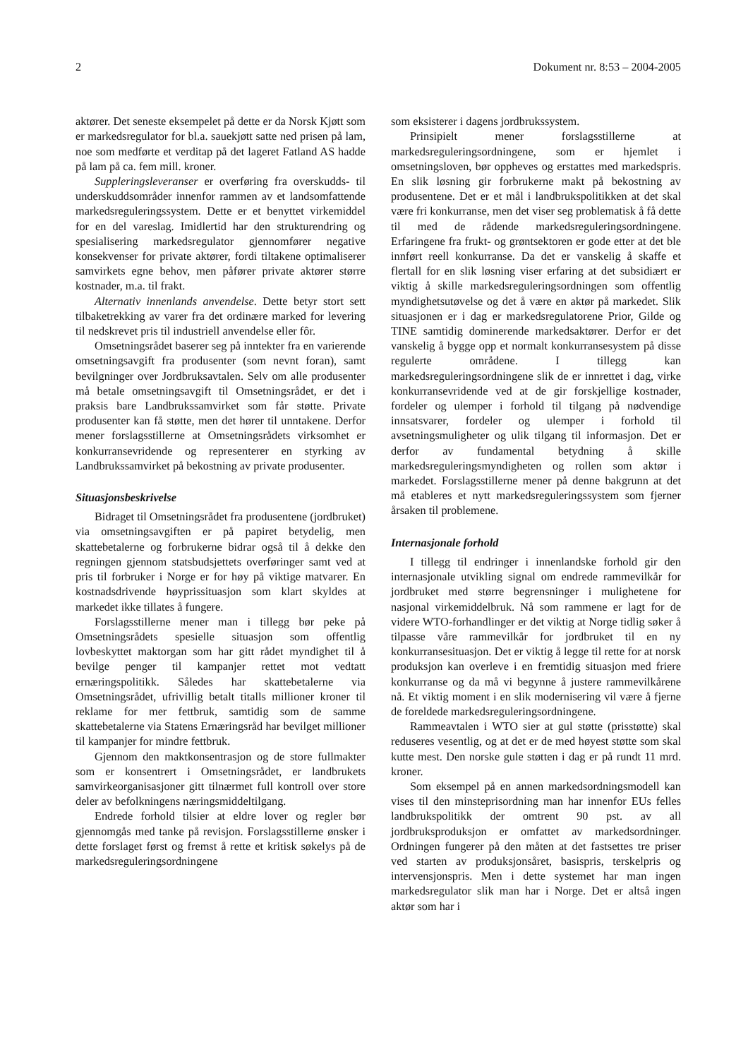2 Dokument nr. 8:53 – 2004-2005
aktører. Det seneste eksempelet på dette er da Norsk Kjøtt som er markedsregulator for bl.a. sauekjøtt satte ned prisen på lam, noe som medførte et verditap på det lageret Fatland AS hadde på lam på ca. fem mill. kroner.
Suppleringsleveranser er overføring fra overskudds- til underskuddsområder innenfor rammen av et landsomfattende markedsreguleringssystem. Dette er et benyttet virkemiddel for en del vareslag. Imidlertid har den strukturendring og spesialisering markedsregulator gjennomfører negative konsekvenser for private aktører, fordi tiltakene optimaliserer samvirkets egne behov, men påfører private aktører større kostnader, m.a. til frakt.
Alternativ innenlands anvendelse. Dette betyr stort sett tilbaketrekking av varer fra det ordinære marked for levering til nedskrevet pris til industriell anvendelse eller fôr.
Omsetningsrådet baserer seg på inntekter fra en varierende omsetningsavgift fra produsenter (som nevnt foran), samt bevilgninger over Jordbruksavtalen. Selv om alle produsenter må betale omsetningsavgift til Omsetningsrådet, er det i praksis bare Landbrukssamvirket som får støtte. Private produsenter kan få støtte, men det hører til unntakene. Derfor mener forslagsstillerne at Omsetningsrådets virksomhet er konkurransevridende og representerer en styrking av Landbrukssamvirket på bekostning av private produsenter.
Situasjonsbeskrivelse
Bidraget til Omsetningsrådet fra produsentene (jordbruket) via omsetningsavgiften er på papiret betydelig, men skattebetalerne og forbrukerne bidrar også til å dekke den regningen gjennom statsbudsjettets overføringer samt ved at pris til forbruker i Norge er for høy på viktige matvarer. En kostnadsdrivende høyprissituasjon som klart skyldes at markedet ikke tillates å fungere.
Forslagsstillerne mener man i tillegg bør peke på Omsetningsrådets spesielle situasjon som offentlig lovbeskyttet maktorgan som har gitt rådet myndighet til å bevilge penger til kampanjer rettet mot vedtatt ernæringspolitikk. Således har skattebetalerne via Omsetningsrådet, ufrivillig betalt titalls millioner kroner til reklame for mer fettbruk, samtidig som de samme skattebetalerne via Statens Ernæringsråd har bevilget millioner til kampanjer for mindre fettbruk.
Gjennom den maktkonsentrasjon og de store fullmakter som er konsentrert i Omsetningsrådet, er landbrukets samvirkeorganisasjoner gitt tilnærmet full kontroll over store deler av befolkningens næringsmiddeltilgang.
Endrede forhold tilsier at eldre lover og regler bør gjennomgås med tanke på revisjon. Forslagsstillerne ønsker i dette forslaget først og fremst å rette et kritisk søkelys på de markedsreguleringsordningene
som eksisterer i dagens jordbrukssystem.
Prinsipielt mener forslagsstillerne at markedsreguleringsordningene, som er hjemlet i omsetningsloven, bør oppheves og erstattes med markedspris. En slik løsning gir forbrukerne makt på bekostning av produsentene. Det er et mål i landbrukspolitikken at det skal være fri konkurranse, men det viser seg problematisk å få dette til med de rådende markedsreguleringsordningene. Erfaringene fra frukt- og grøntsektoren er gode etter at det ble innført reell konkurranse. Da det er vanskelig å skaffe et flertall for en slik løsning viser erfaring at det subsidiært er viktig å skille markedsreguleringsordningen som offentlig myndighetsutøvelse og det å være en aktør på markedet. Slik situasjonen er i dag er markedsregulatorene Prior, Gilde og TINE samtidig dominerende markedsaktører. Derfor er det vanskelig å bygge opp et normalt konkurransesystem på disse regulerte områdene. I tillegg kan markedsreguleringsordningene slik de er innrettet i dag, virke konkurransevridende ved at de gir forskjellige kostnader, fordeler og ulemper i forhold til tilgang på nødvendige innsatsvarer, fordeler og ulemper i forhold til avsetningsmuligheter og ulik tilgang til informasjon. Det er derfor av fundamental betydning å skille markedsreguleringsmyndigheten og rollen som aktør i markedet. Forslagsstillerne mener på denne bakgrunn at det må etableres et nytt markedsreguleringssystem som fjerner årsaken til problemene.
Internasjonale forhold
I tillegg til endringer i innenlandske forhold gir den internasjonale utvikling signal om endrede rammevilkår for jordbruket med større begrensninger i mulighetene for nasjonal virkemiddelbruk. Nå som rammene er lagt for de videre WTO-forhandlinger er det viktig at Norge tidlig søker å tilpasse våre rammevilkår for jordbruket til en ny konkurransesituasjon. Det er viktig å legge til rette for at norsk produksjon kan overleve i en fremtidig situasjon med friere konkurranse og da må vi begynne å justere rammevilkårene nå. Et viktig moment i en slik modernisering vil være å fjerne de foreldede markedsreguleringsordningene.
Rammeavtalen i WTO sier at gul støtte (prisstøtte) skal reduseres vesentlig, og at det er de med høyest støtte som skal kutte mest. Den norske gule støtten i dag er på rundt 11 mrd. kroner.
Som eksempel på en annen markedsordningsmodell kan vises til den minsteprisordning man har innenfor EUs felles landbrukspolitikk der omtrent 90 pst. av all jordbruksproduksjon er omfattet av markedsordninger. Ordningen fungerer på den måten at det fastsettes tre priser ved starten av produksjonsåret, basispris, terskelpris og intervensjonspris. Men i dette systemet har man ingen markedsregulator slik man har i Norge. Det er altså ingen aktør som har i